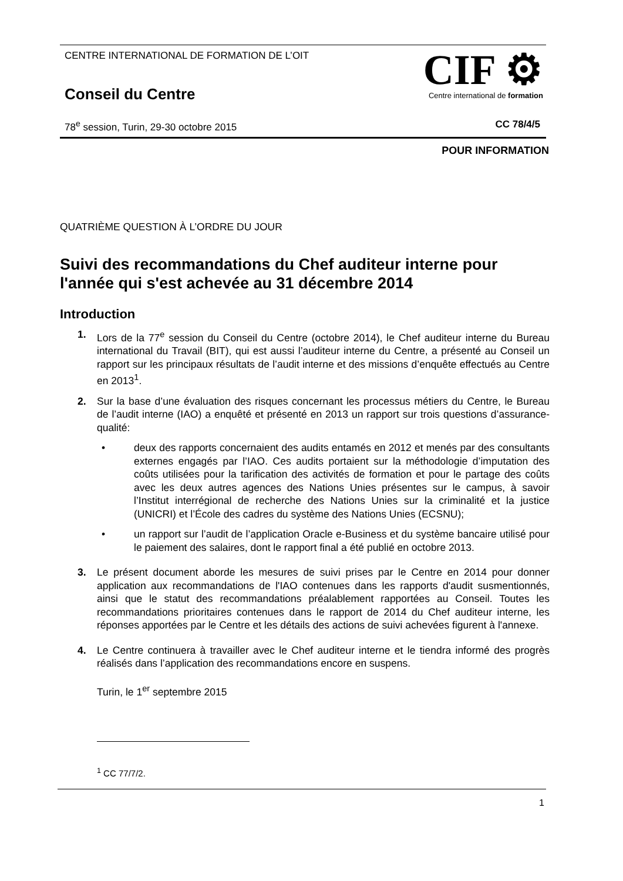CENTRE INTERNATIONAL DE FORMATION DE L’OIT
Conseil du Centre
CIF ⚙
Centre international de formation
78<sup>e</sup> session, Turin, 29-30 octobre 2015
CC 78/4/5
POUR INFORMATION
QUATRIÈME QUESTION À L’ORDRE DU JOUR
Suivi des recommandations du Chef auditeur interne pour l'année qui s'est achevée au 31 décembre 2014
Introduction
1. Lors de la 77<sup>e</sup> session du Conseil du Centre (octobre 2014), le Chef auditeur interne du Bureau international du Travail (BIT), qui est aussi l’auditeur interne du Centre, a présenté au Conseil un rapport sur les principaux résultats de l’audit interne et des missions d’enquête effectués au Centre en 2013<sup>1</sup>.
2. Sur la base d’une évaluation des risques concernant les processus métiers du Centre, le Bureau de l’audit interne (IAO) a enquêté et présenté en 2013 un rapport sur trois questions d’assurance-qualité:
• deux des rapports concernaient des audits entamés en 2012 et menés par des consultants externes engagés par l’IAO. Ces audits portaient sur la méthodologie d’imputation des coûts utilisées pour la tarification des activités de formation et pour le partage des coûts avec les deux autres agences des Nations Unies présentes sur le campus, à savoir l’Institut interrégional de recherche des Nations Unies sur la criminalité et la justice (UNICRI) et l’École des cadres du système des Nations Unies (ECSNU);
• un rapport sur l’audit de l’application Oracle e-Business et du système bancaire utilisé pour le paiement des salaires, dont le rapport final a été publié en octobre 2013.
3. Le présent document aborde les mesures de suivi prises par le Centre en 2014 pour donner application aux recommandations de l'IAO contenues dans les rapports d'audit susmentionnés, ainsi que le statut des recommandations préalablement rapportées au Conseil. Toutes les recommandations prioritaires contenues dans le rapport de 2014 du Chef auditeur interne, les réponses apportées par le Centre et les détails des actions de suivi achevées figurent à l'annexe.
4. Le Centre continuera à travailler avec le Chef auditeur interne et le tiendra informé des progrès réalisés dans l’application des recommandations encore en suspens.
Turin, le 1<sup>er</sup> septembre 2015
<sup>1</sup> CC 77/7/2.
1